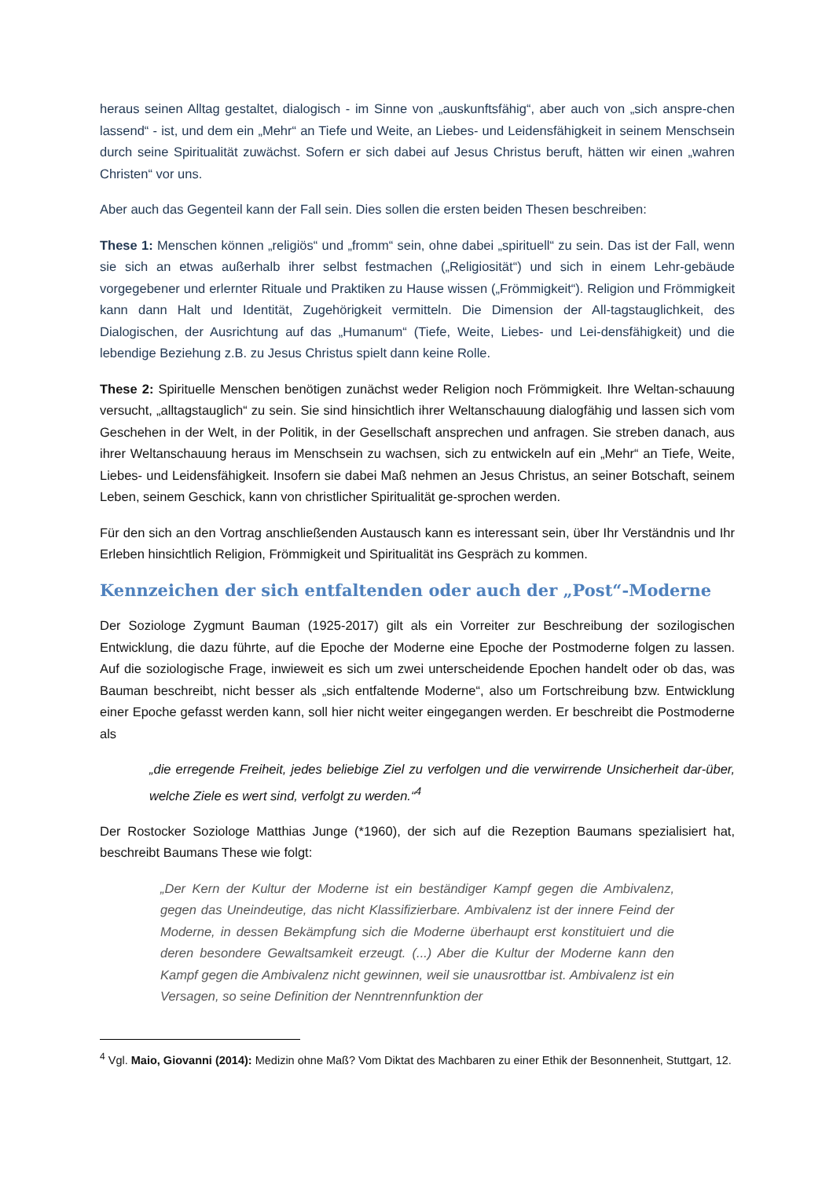heraus seinen Alltag gestaltet, dialogisch - im Sinne von „auskunftsfähig“, aber auch von „sich anspre-chen lassend“ - ist, und dem ein „Mehr“ an Tiefe und Weite, an Liebes- und Leidensfähigkeit in seinem Menschsein durch seine Spiritualität zuwächst. Sofern er sich dabei auf Jesus Christus beruft, hätten wir einen „wahren Christen“ vor uns.
Aber auch das Gegenteil kann der Fall sein. Dies sollen die ersten beiden Thesen beschreiben:
These 1: Menschen können „religiös“ und „fromm“ sein, ohne dabei „spirituell“ zu sein. Das ist der Fall, wenn sie sich an etwas außerhalb ihrer selbst festmachen („Religiosität“) und sich in einem Lehr-gebäude vorgegebener und erlernter Rituale und Praktiken zu Hause wissen („Frömmigkeit“). Religion und Frömmigkeit kann dann Halt und Identität, Zugehörigkeit vermitteln. Die Dimension der All-tagstauglichkeit, des Dialogischen, der Ausrichtung auf das „Humanum“ (Tiefe, Weite, Liebes- und Lei-densfähigkeit) und die lebendige Beziehung z.B. zu Jesus Christus spielt dann keine Rolle.
These 2: Spirituelle Menschen benötigen zunächst weder Religion noch Frömmigkeit. Ihre Weltan-schauung versucht, „alltagstauglich“ zu sein. Sie sind hinsichtlich ihrer Weltanschauung dialogfähig und lassen sich vom Geschehen in der Welt, in der Politik, in der Gesellschaft ansprechen und anfragen. Sie streben danach, aus ihrer Weltanschauung heraus im Menschsein zu wachsen, sich zu entwickeln auf ein „Mehr“ an Tiefe, Weite, Liebes- und Leidensfähigkeit. Insofern sie dabei Maß nehmen an Jesus Christus, an seiner Botschaft, seinem Leben, seinem Geschick, kann von christlicher Spiritualität ge-sprochen werden.
Für den sich an den Vortrag anschließenden Austausch kann es interessant sein, über Ihr Verständnis und Ihr Erleben hinsichtlich Religion, Frömmigkeit und Spiritualität ins Gespräch zu kommen.
Kennzeichen der sich entfaltenden oder auch der „Post“-Moderne
Der Soziologe Zygmunt Bauman (1925-2017) gilt als ein Vorreiter zur Beschreibung der sozilogischen Entwicklung, die dazu führte, auf die Epoche der Moderne eine Epoche der Postmoderne folgen zu lassen. Auf die soziologische Frage, inwieweit es sich um zwei unterscheidende Epochen handelt oder ob das, was Bauman beschreibt, nicht besser als „sich entfaltende Moderne“, also um Fortschreibung bzw. Entwicklung einer Epoche gefasst werden kann, soll hier nicht weiter eingegangen werden. Er beschreibt die Postmoderne als
„die erregende Freiheit, jedes beliebige Ziel zu verfolgen und die verwirrende Unsicherheit dar-über, welche Ziele es wert sind, verfolgt zu werden.“<sup>4</sup>
Der Rostocker Soziologe Matthias Junge (*1960), der sich auf die Rezeption Baumans spezialisiert hat, beschreibt Baumans These wie folgt:
„Der Kern der Kultur der Moderne ist ein beständiger Kampf gegen die Ambivalenz, gegen das Uneindeutige, das nicht Klassifizierbare. Ambivalenz ist der innere Feind der Moderne, in dessen Bekämpfung sich die Moderne überhaupt erst konstituiert und die deren besondere Gewaltsamkeit erzeugt. (...) Aber die Kultur der Moderne kann den Kampf gegen die Ambivalenz nicht gewinnen, weil sie unausrottbar ist. Ambivalenz ist ein Versagen, so seine Definition der Nenntrennfunktion der
<sup>4</sup> Vgl. Maio, Giovanni (2014): Medizin ohne Maß? Vom Diktat des Machbaren zu einer Ethik der Besonnenheit, Stuttgart, 12.